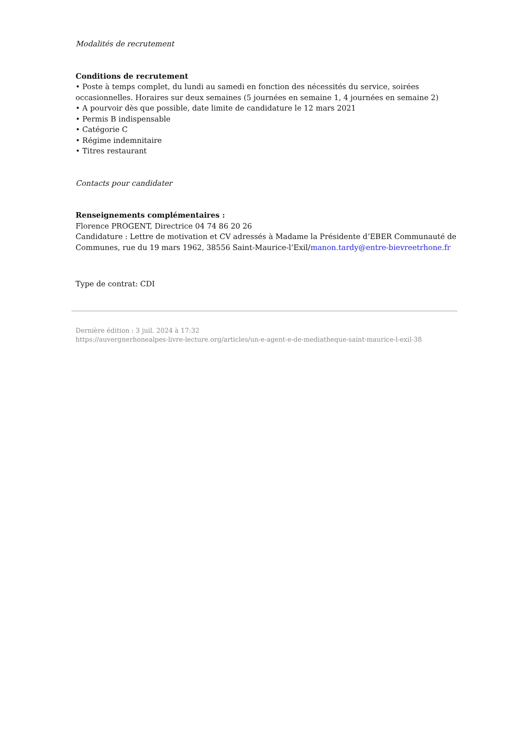Modalités de recrutement
Conditions de recrutement
• Poste à temps complet, du lundi au samedi en fonction des nécessités du service, soirées occasionnelles. Horaires sur deux semaines (5 journées en semaine 1, 4 journées en semaine 2)
• A pourvoir dès que possible, date limite de candidature le 12 mars 2021
• Permis B indispensable
• Catégorie C
• Régime indemnitaire
• Titres restaurant
Contacts pour candidater
Renseignements complémentaires :
Florence PROGENT, Directrice 04 74 86 20 26
Candidature : Lettre de motivation et CV adressés à Madame la Présidente d’EBER Communauté de Communes, rue du 19 mars 1962, 38556 Saint-Maurice-l’Exil/manon.tardy@entre-bievreetrhone.fr
Type de contrat: CDI
Dernière édition : 3 juil. 2024 à 17:32
https://auvergnerhonealpes-livre-lecture.org/articles/un-e-agent-e-de-mediatheque-saint-maurice-l-exil-38